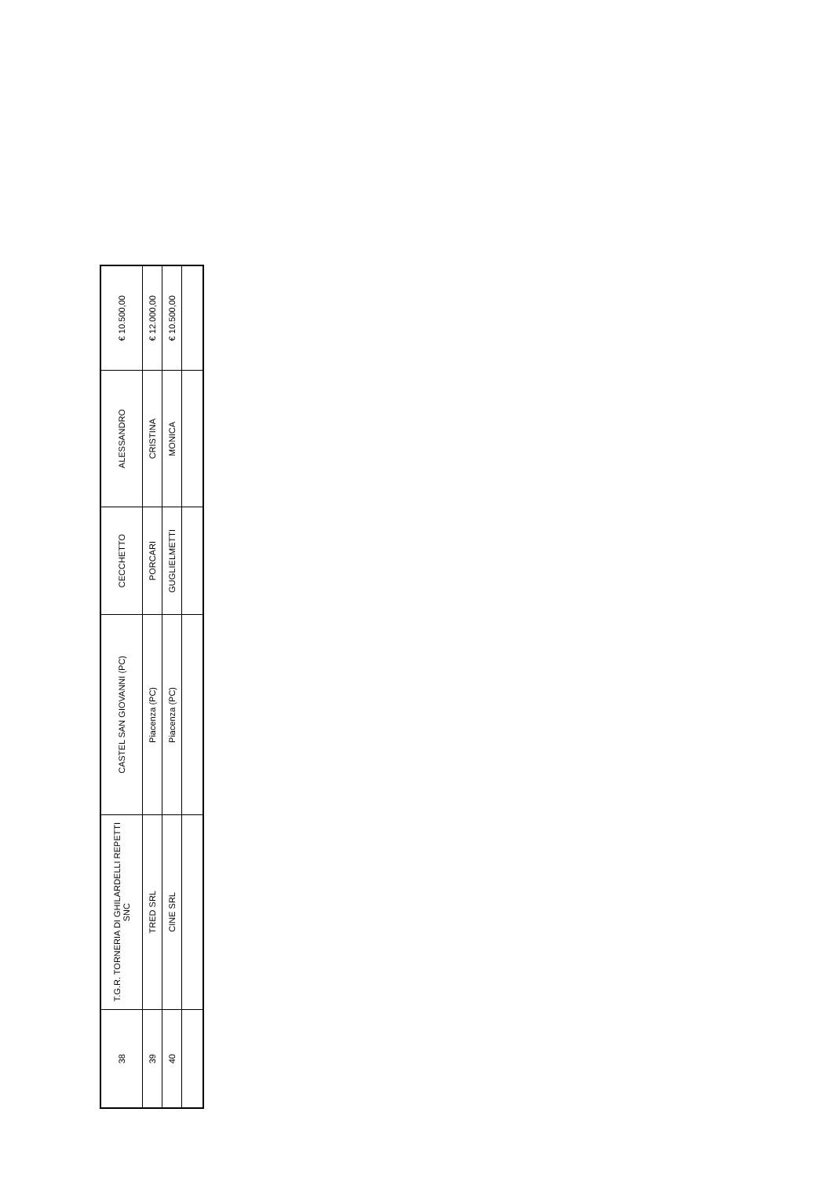| 38 | T.G.R. TORNERIA DI GHILARDELLI REPETTI SNC | CASTEL SAN GIOVANNI (PC) | CECCHETTO | ALESSANDRO | € 10.500,00 |
| 39 | TRED SRL | Piacenza (PC) | PORCARI | CRISTINA | € 12.000,00 |
| 40 | CINE SRL | Piacenza (PC) | GUGLIELMETTI | MONICA | € 10.500,00 |